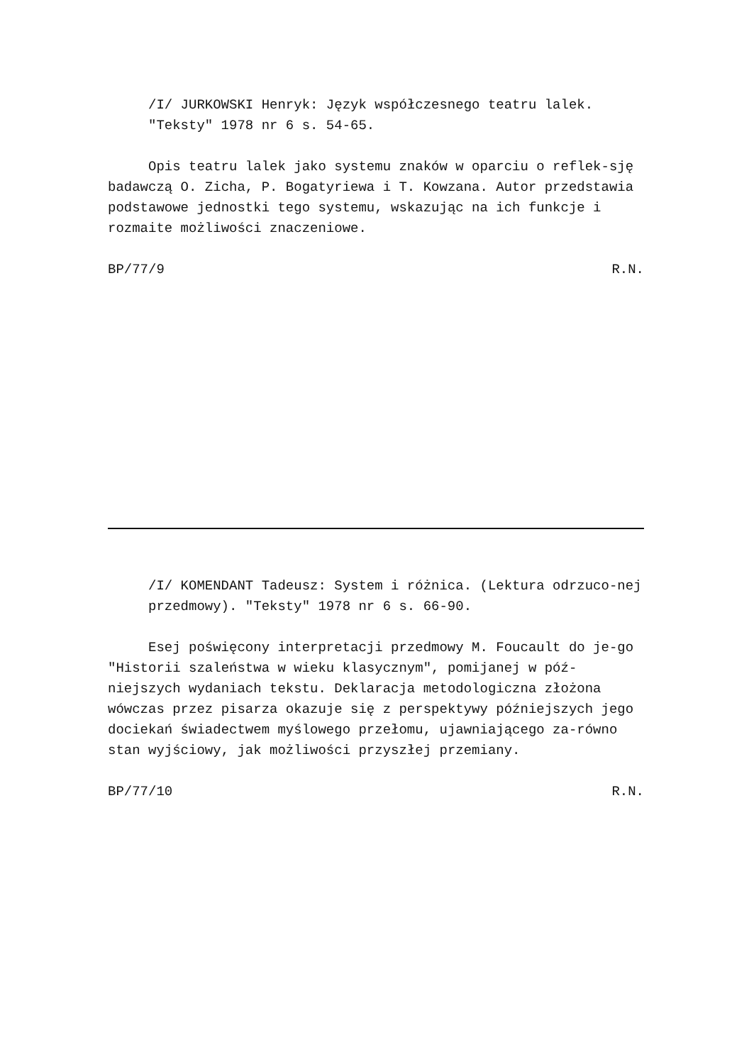/I/ JURKOWSKI Henryk: Język współczesnego teatru lalek.
"Teksty" 1978 nr 6 s. 54-65.
Opis teatru lalek jako systemu znaków w oparciu o reflek-sję badawczą O. Zicha, P. Bogatyriewa i T. Kowzana. Autor przedstawia podstawowe jednostki tego systemu, wskazując na ich funkcje i rozmaite możliwości znaczeniowe.
BP/77/9 R.N.
/I/ KOMENDANT Tadeusz: System i różnica. (Lektura odrzuco-nej przedmowy). "Teksty" 1978 nr 6 s. 66-90.
Esej poświęcony interpretacji przedmowy M. Foucault do je-go "Historii szaleństwa w wieku klasycznym", pomijanej w póź-niejszych wydaniach tekstu. Deklaracja metodologiczna złożona wówczas przez pisarza okazuje się z perspektywy późniejszych jego dociekań świadectwem myślowego przełomu, ujawniającego za-równo stan wyjściowy, jak możliwości przyszłej przemiany.
BP/77/10 R.N.